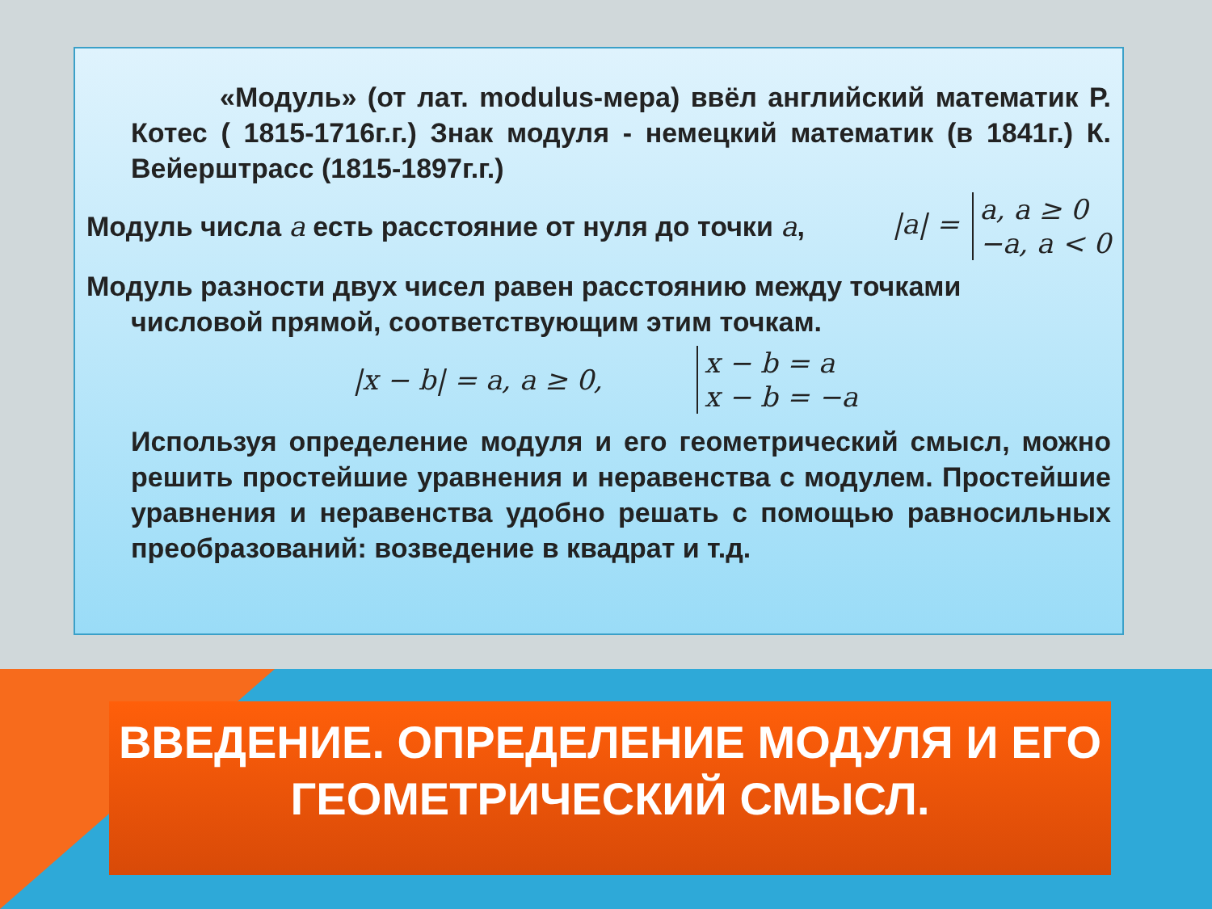«Модуль» (от лат. modulus-мера) ввёл английский математик Р. Котес ( 1815-1716г.г.) Знак модуля - немецкий математик (в 1841г.) К. Вейерштрасс (1815-1897г.г.)
Модуль числа a есть расстояние от нуля до точки a, |a| = a, a ≥ 0
−a, a < 0
Модуль разности двух чисел равен расстоянию между точками
числовой прямой, соответствующим этим точкам.
|x − b| = a, a ≥ 0, x − b = a
x − b = −a
Используя определение модуля и его геометрический смысл, можно решить простейшие уравнения и неравенства с модулем. Простейшие уравнения и неравенства удобно решать с помощью равносильных преобразований: возведение в квадрат и т.д.
ВВЕДЕНИЕ. ОПРЕДЕЛЕНИЕ МОДУЛЯ И ЕГО ГЕОМЕТРИЧЕСКИЙ СМЫСЛ.